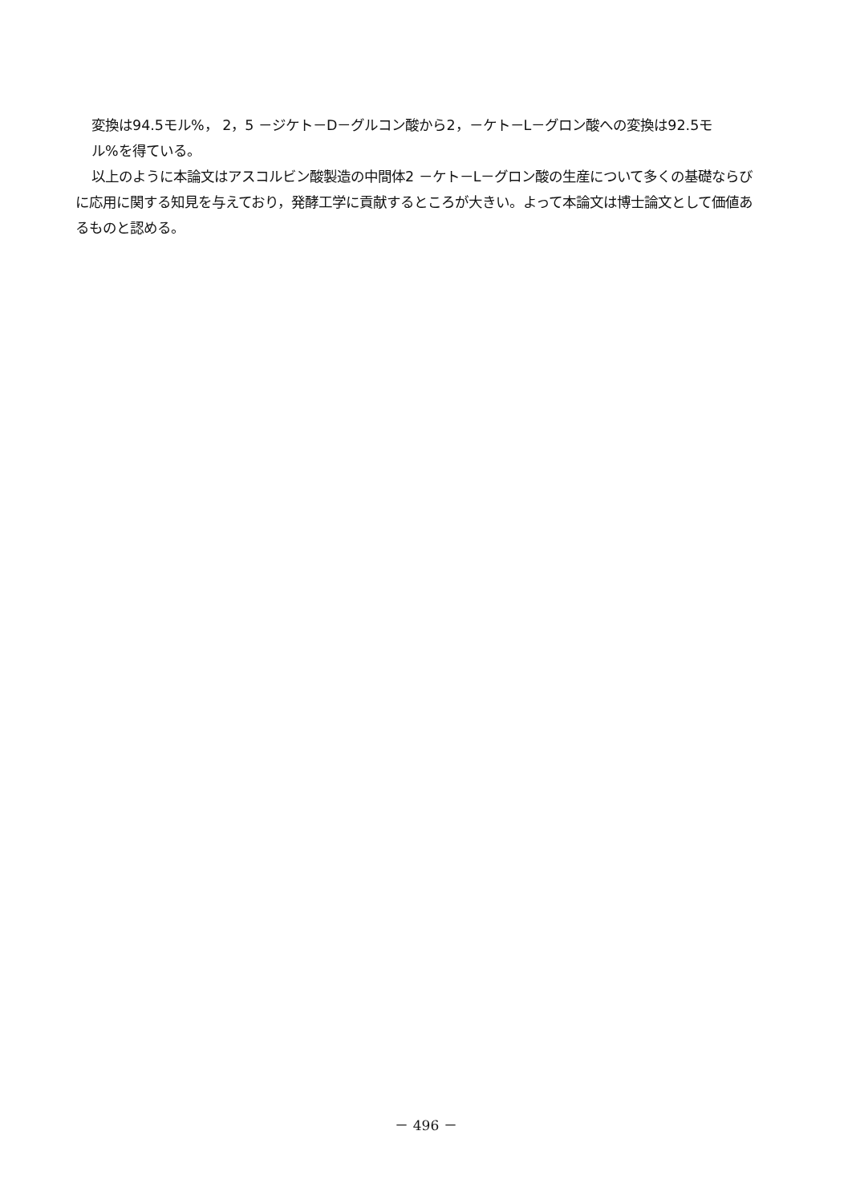変換は94.5モル%， 2，5 －ジケト－D－グルコン酸から2，－ケト－L－グロン酸への変換は92.5モ
ル%を得ている。
以上のように本論文はアスコルビン酸製造の中間体2 －ケト－L－グロン酸の生産について多くの基礎ならびに応用に関する知見を与えており，発酵工学に貢献するところが大きい。よって本論文は博士論文として価値あるものと認める。
－ 496 －